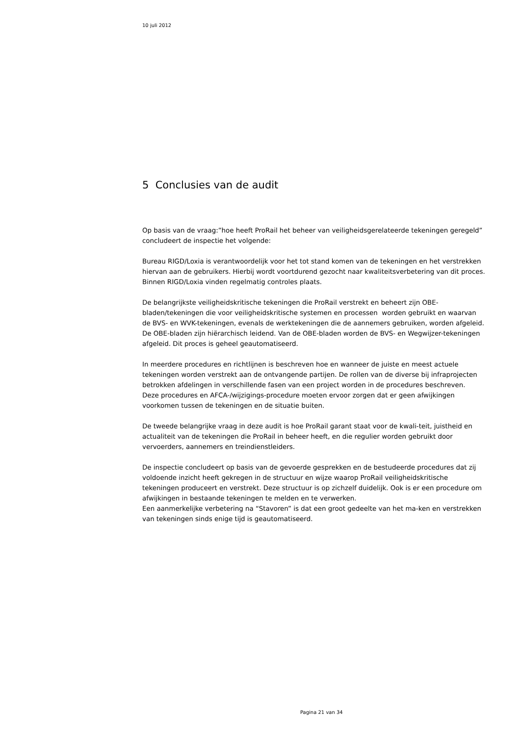10 juli 2012
5 Conclusies van de audit
Op basis van de vraag:”hoe heeft ProRail het beheer van veiligheidsgerelateerde tekeningen geregeld” concludeert de inspectie het volgende:
Bureau RIGD/Loxia is verantwoordelijk voor het tot stand komen van de tekeningen en het verstrekken hiervan aan de gebruikers. Hierbij wordt voortdurend gezocht naar kwaliteitsverbetering van dit proces. Binnen RIGD/Loxia vinden regelmatig controles plaats.
De belangrijkste veiligheidskritische tekeningen die ProRail verstrekt en beheert zijn OBE-bladen/tekeningen die voor veiligheidskritische systemen en processen worden gebruikt en waarvan de BVS- en WVK-tekeningen, evenals de werktekeningen die de aannemers gebruiken, worden afgeleid. De OBE-bladen zijn hiërarchisch leidend. Van de OBE-bladen worden de BVS- en Wegwijzer-tekeningen afgeleid. Dit proces is geheel geautomatiseerd.
In meerdere procedures en richtlijnen is beschreven hoe en wanneer de juiste en meest actuele tekeningen worden verstrekt aan de ontvangende partijen. De rollen van de diverse bij infraprojecten betrokken afdelingen in verschillende fasen van een project worden in de procedures beschreven.
Deze procedures en AFCA-/wijzigings-procedure moeten ervoor zorgen dat er geen afwijkingen voorkomen tussen de tekeningen en de situatie buiten.
De tweede belangrijke vraag in deze audit is hoe ProRail garant staat voor de kwali-teit, juistheid en actualiteit van de tekeningen die ProRail in beheer heeft, en die regulier worden gebruikt door vervoerders, aannemers en treindienstleiders.
De inspectie concludeert op basis van de gevoerde gesprekken en de bestudeerde procedures dat zij voldoende inzicht heeft gekregen in de structuur en wijze waarop ProRail veiligheidskritische tekeningen produceert en verstrekt. Deze structuur is op zichzelf duidelijk. Ook is er een procedure om afwijkingen in bestaande tekeningen te melden en te verwerken.
Een aanmerkelijke verbetering na “Stavoren” is dat een groot gedeelte van het ma-ken en verstrekken van tekeningen sinds enige tijd is geautomatiseerd.
Pagina 21 van 34